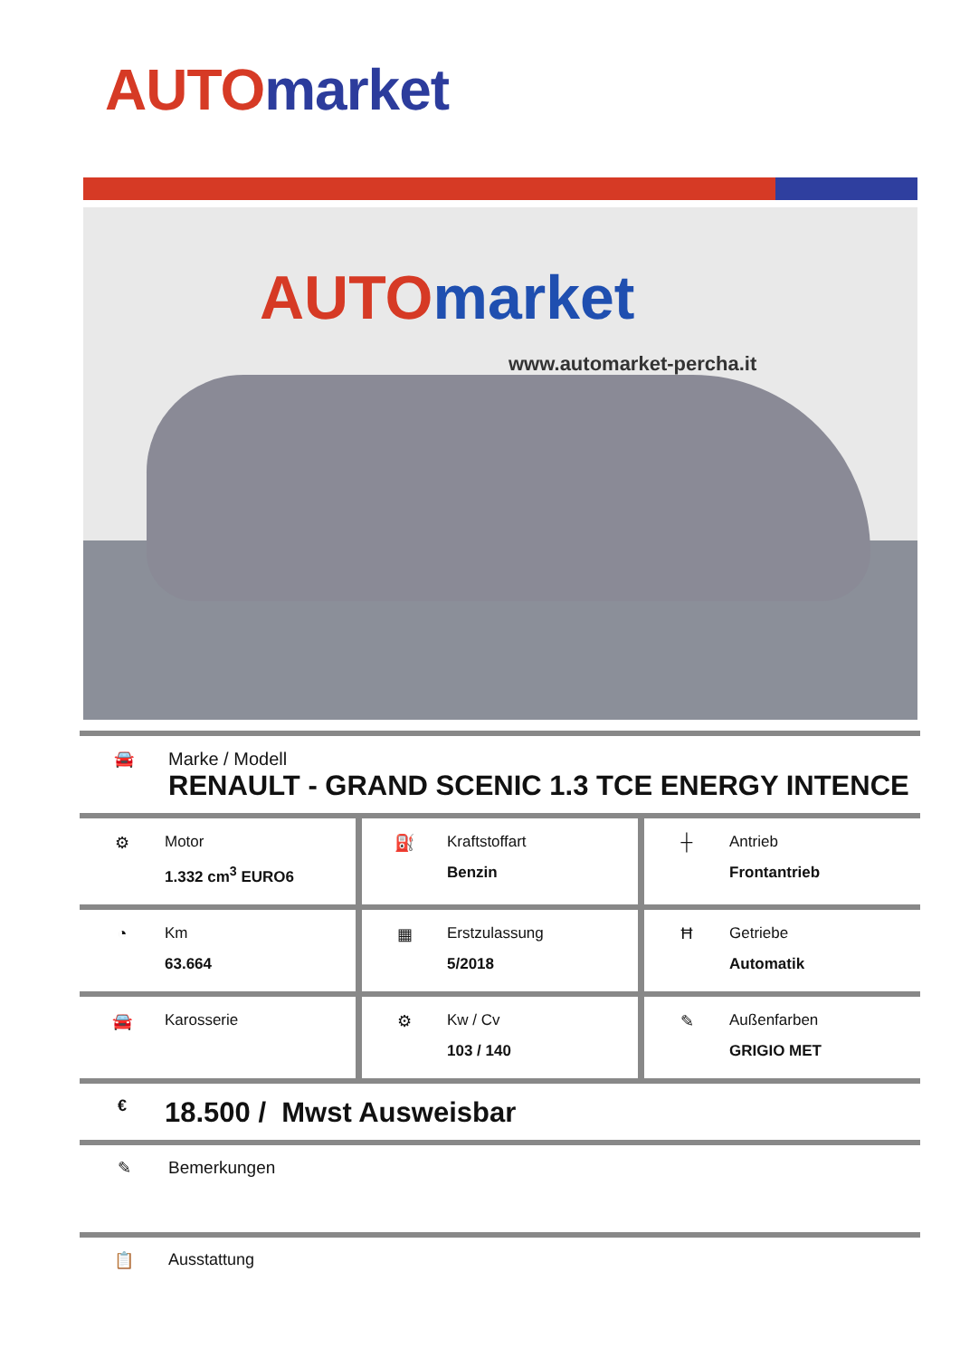AUTO market
AUTO market
www.automarket-percha.it
🚘 Marke / Modell
RENAULT - GRAND SCENIC 1.3 TCE ENERGY INTENCE
⚙ Motor
1.332 cm<sup>3</sup> EURO6
⛽ Kraftstoffart
Benzin
┼ Antrieb
Frontantrieb
◔ Km
63.664
▦ Erstzulassung
5/2018
Ħ Getriebe
Automatik
🚘 Karosserie ⚙ Kw / Cv
103 / 140
✎ Außenfarben
GRIGIO MET
€
18.500 / Mwst Ausweisbar
✎ Bemerkungen
📋 Ausstattung